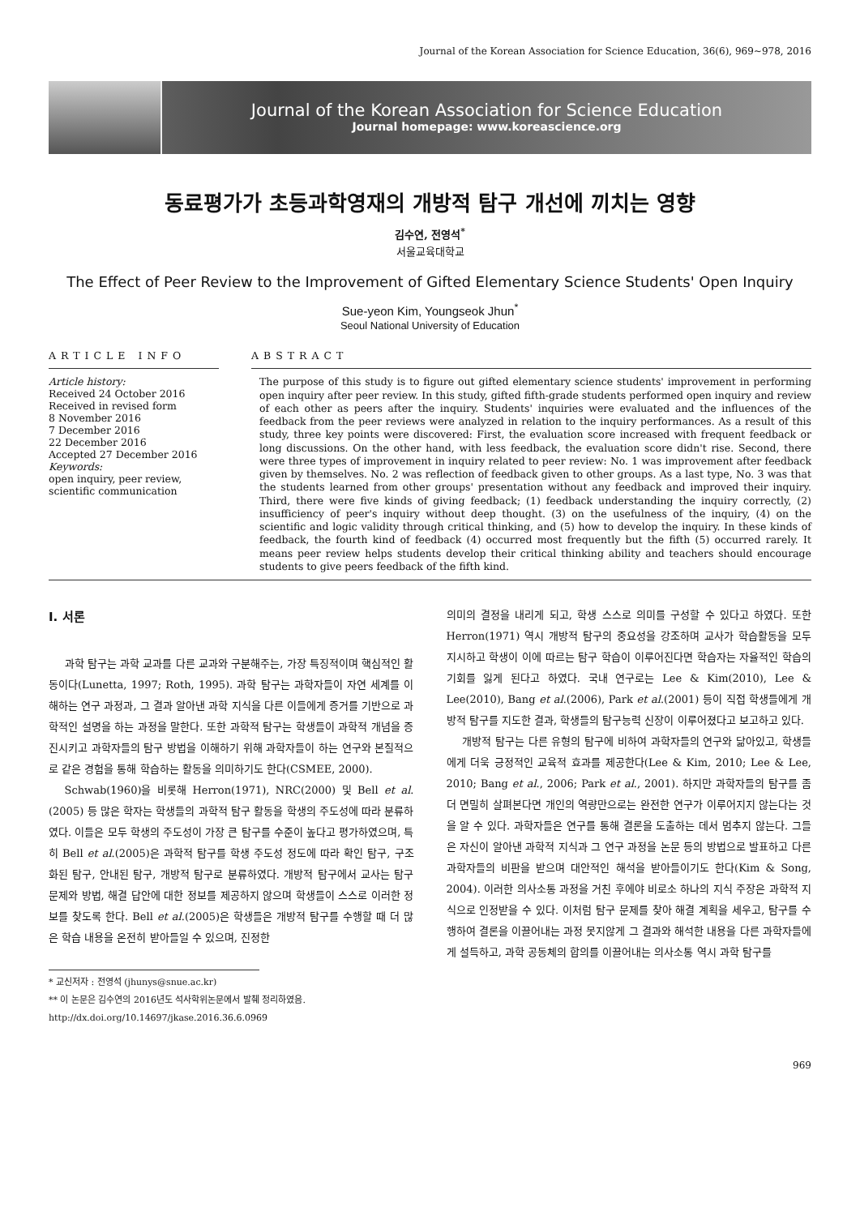Journal of the Korean Association for Science Education, 36(6), 969∼978, 2016
Journal of the Korean Association for Science Education
Journal homepage: www.koreascience.org
동료평가가 초등과학영재의 개방적 탐구 개선에 끼치는 영향
김수연, 전영석<sup>*</sup>
서울교육대학교
The Effect of Peer Review to the Improvement of Gifted Elementary Science Students' Open Inquiry
Sue-yeon Kim, Youngseok Jhun<sup>*</sup>
Seoul National University of Education
ARTICLE INFO
Article history:
Received 24 October 2016
Received in revised form
8 November 2016
7 December 2016
22 December 2016
Accepted 27 December 2016
Keywords:
open inquiry, peer review, scientific communication
ABSTRACT
The purpose of this study is to figure out gifted elementary science students' improvement in performing open inquiry after peer review. In this study, gifted fifth-grade students performed open inquiry and review of each other as peers after the inquiry. Students' inquiries were evaluated and the influences of the feedback from the peer reviews were analyzed in relation to the inquiry performances. As a result of this study, three key points were discovered: First, the evaluation score increased with frequent feedback or long discussions. On the other hand, with less feedback, the evaluation score didn't rise. Second, there were three types of improvement in inquiry related to peer review: No. 1 was improvement after feedback given by themselves. No. 2 was reflection of feedback given to other groups. As a last type, No. 3 was that the students learned from other groups' presentation without any feedback and improved their inquiry. Third, there were five kinds of giving feedback; (1) feedback understanding the inquiry correctly, (2) insufficiency of peer's inquiry without deep thought. (3) on the usefulness of the inquiry, (4) on the scientific and logic validity through critical thinking, and (5) how to develop the inquiry. In these kinds of feedback, the fourth kind of feedback (4) occurred most frequently but the fifth (5) occurred rarely. It means peer review helps students develop their critical thinking ability and teachers should encourage students to give peers feedback of the fifth kind.
Ⅰ. 서론
과학 탐구는 과학 교과를 다른 교과와 구분해주는, 가장 특징적이며 핵심적인 활동이다(Lunetta, 1997; Roth, 1995). 과학 탐구는 과학자들이 자연 세계를 이해하는 연구 과정과, 그 결과 알아낸 과학 지식을 다른 이들에게 증거를 기반으로 과학적인 설명을 하는 과정을 말한다. 또한 과학적 탐구는 학생들이 과학적 개념을 증진시키고 과학자들의 탐구 방법을 이해하기 위해 과학자들이 하는 연구와 본질적으로 같은 경험을 통해 학습하는 활동을 의미하기도 한다(CSMEE, 2000).
Schwab(1960)을 비롯해 Herron(1971), NRC(2000) 및 Bell et al.(2005) 등 많은 학자는 학생들의 과학적 탐구 활동을 학생의 주도성에 따라 분류하였다. 이들은 모두 학생의 주도성이 가장 큰 탐구를 수준이 높다고 평가하였으며, 특히 Bell et al.(2005)은 과학적 탐구를 학생 주도성 정도에 따라 확인 탐구, 구조화된 탐구, 안내된 탐구, 개방적 탐구로 분류하였다. 개방적 탐구에서 교사는 탐구 문제와 방법, 해결 답안에 대한 정보를 제공하지 않으며 학생들이 스스로 이러한 정보를 찾도록 한다. Bell et al.(2005)은 학생들은 개방적 탐구를 수행할 때 더 많은 학습 내용을 온전히 받아들일 수 있으며, 진정한
* 교신저자 : 전영석 (jhunys@snue.ac.kr)
** 이 논문은 김수연의 2016년도 석사학위논문에서 발췌 정리하였음.
http://dx.doi.org/10.14697/jkase.2016.36.6.0969
의미의 결정을 내리게 되고, 학생 스스로 의미를 구성할 수 있다고 하였다. 또한 Herron(1971) 역시 개방적 탐구의 중요성을 강조하며 교사가 학습활동을 모두 지시하고 학생이 이에 따르는 탐구 학습이 이루어진다면 학습자는 자율적인 학습의 기회를 잃게 된다고 하였다. 국내 연구로는 Lee & Kim(2010), Lee & Lee(2010), Bang et al.(2006), Park et al.(2001) 등이 직접 학생들에게 개방적 탐구를 지도한 결과, 학생들의 탐구능력 신장이 이루어졌다고 보고하고 있다.
개방적 탐구는 다른 유형의 탐구에 비하여 과학자들의 연구와 닮아있고, 학생들에게 더욱 긍정적인 교육적 효과를 제공한다(Lee & Kim, 2010; Lee & Lee, 2010; Bang et al., 2006; Park et al., 2001). 하지만 과학자들의 탐구를 좀 더 면밀히 살펴본다면 개인의 역량만으로는 완전한 연구가 이루어지지 않는다는 것을 알 수 있다. 과학자들은 연구를 통해 결론을 도출하는 데서 멈추지 않는다. 그들은 자신이 알아낸 과학적 지식과 그 연구 과정을 논문 등의 방법으로 발표하고 다른 과학자들의 비판을 받으며 대안적인 해석을 받아들이기도 한다(Kim & Song, 2004). 이러한 의사소통 과정을 거친 후에야 비로소 하나의 지식 주장은 과학적 지식으로 인정받을 수 있다. 이처럼 탐구 문제를 찾아 해결 계획을 세우고, 탐구를 수행하여 결론을 이끌어내는 과정 못지않게 그 결과와 해석한 내용을 다른 과학자들에게 설득하고, 과학 공동체의 합의를 이끌어내는 의사소통 역시 과학 탐구를
969